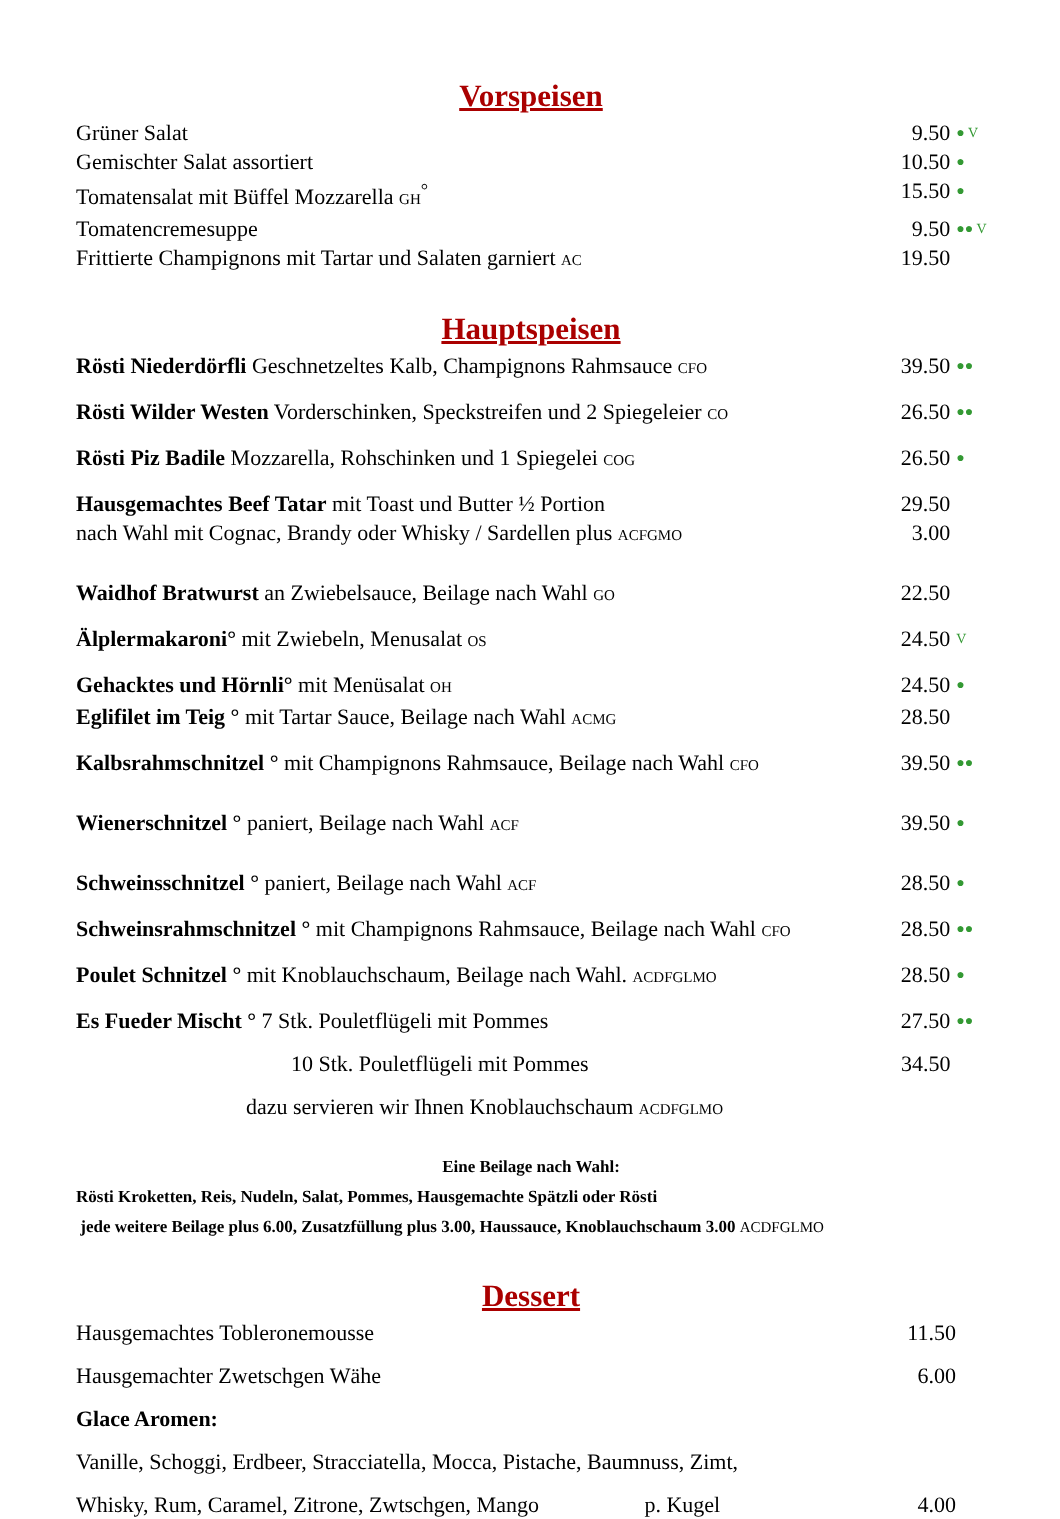Vorspeisen
Grüner Salat 9.50 ● V
Gemischter Salat assortiert 10.50 ●
Tomatensalat mit Büffel Mozzarella GH<sup>°</sup> 15.50 ●
Tomatencremesuppe 9.50 ●● V
Frittierte Champignons mit Tartar und Salaten garniert AC 19.50
Hauptspeisen
Rösti Niederdörfli Geschnetzeltes Kalb, Champignons Rahmsauce CFO 39.50 ●●
Rösti Wilder Westen Vorderschinken, Speckstreifen und 2 Spiegeleier CO 26.50 ●●
Rösti Piz Badile Mozzarella, Rohschinken und 1 Spiegelei COG 26.50 ●
Hausgemachtes Beef Tatar mit Toast und Butter ½ Portion 29.50
nach Wahl mit Cognac, Brandy oder Whisky / Sardellen plus ACFGMO 3.00
Waidhof Bratwurst an Zwiebelsauce, Beilage nach Wahl GO 22.50
Älplermakaroni° mit Zwiebeln, Menusalat OS 24.50 V
Gehacktes und Hörnli° mit Menüsalat OH 24.50 ●
Eglifilet im Teig ° mit Tartar Sauce, Beilage nach Wahl ACMG 28.50
Kalbsrahmschnitzel ° mit Champignons Rahmsauce, Beilage nach Wahl CFO 39.50 ●●
Wienerschnitzel ° paniert, Beilage nach Wahl ACF 39.50 ●
Schweinsschnitzel ° paniert, Beilage nach Wahl ACF 28.50 ●
Schweinsrahmschnitzel ° mit Champignons Rahmsauce, Beilage nach Wahl CFO 28.50 ●●
Poulet Schnitzel ° mit Knoblauchschaum, Beilage nach Wahl. ACDFGLMO 28.50 ●
Es Fueder Mischt ° 7 Stk. Pouletflügeli mit Pommes 27.50 ●●
10 Stk. Pouletflügeli mit Pommes 34.50
dazu servieren wir Ihnen Knoblauchschaum ACDFGLMO
Eine Beilage nach Wahl:
Rösti Kroketten, Reis, Nudeln, Salat, Pommes, Hausgemachte Spätzli oder Rösti
jede weitere Beilage plus 6.00, Zusatzfüllung plus 3.00, Haussauce, Knoblauchschaum 3.00 ACDFGLMO
Dessert
Hausgemachtes Toblerone­mousse 11.50
Hausgemachter Zwetschgen Wähe 6.00
Glace Aromen:
Vanille, Schoggi, Erdbeer, Stracciatella, Mocca, Pistache, Baumnuss, Zimt,
Whisky, Rum, Caramel, Zitrone, Zwtschgen, Mango p. Kugel 4.00